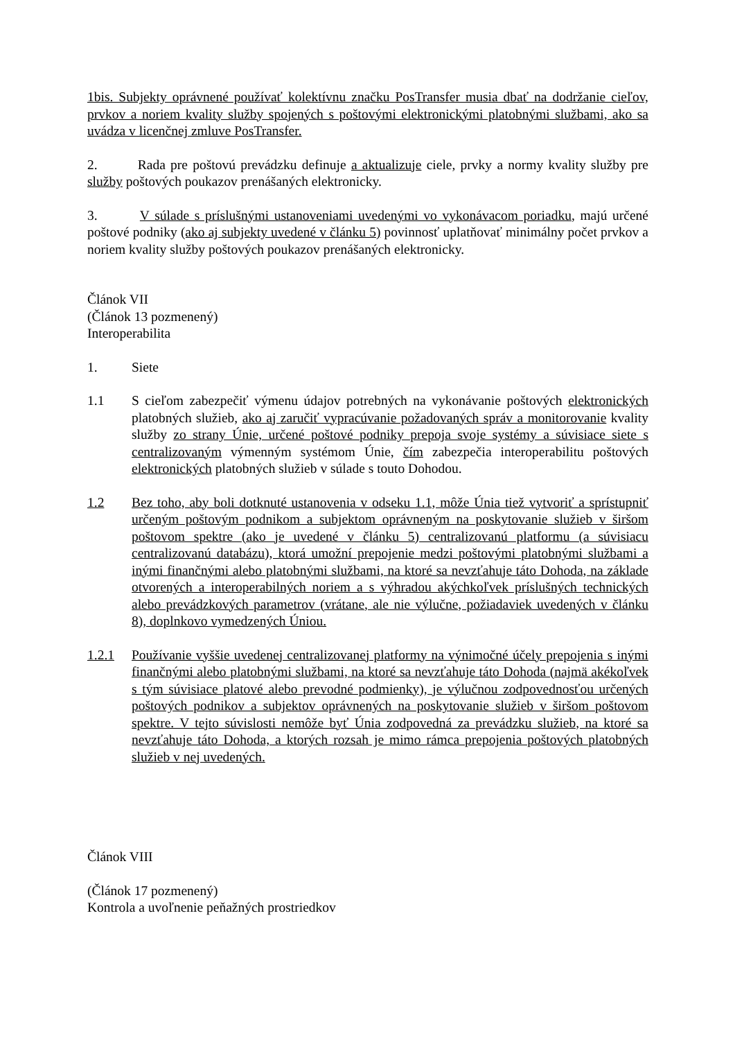1bis. Subjekty oprávnené používať kolektívnu značku PosTransfer musia dbať na dodržanie cieľov, prvkov a noriem kvality služby spojených s poštovými elektronickými platobnými službami, ako sa uvádza v licenčnej zmluve PosTransfer.
2. Rada pre poštovú prevádzku definuje a aktualizuje ciele, prvky a normy kvality služby pre služby poštových poukazov prenášaných elektronicky.
3. V súlade s príslušnými ustanoveniami uvedenými vo vykonávacom poriadku, majú určené poštové podniky (ako aj subjekty uvedené v článku 5) povinnosť uplatňovať minimálny počet prvkov a noriem kvality služby poštových poukazov prenášaných elektronicky.
Článok VII
(Článok 13 pozmenený)
Interoperabilita
1. Siete
1.1 S cieľom zabezpečiť výmenu údajov potrebných na vykonávanie poštových elektronických platobných služieb, ako aj zaručiť vypracúvanie požadovaných správ a monitorovanie kvality služby zo strany Únie, určené poštové podniky prepoja svoje systémy a súvisiace siete s centralizovaným výmenným systémom Únie, čím zabezpečia interoperabilitu poštových elektronických platobných služieb v súlade s touto Dohodou.
1.2 Bez toho, aby boli dotknuté ustanovenia v odseku 1.1, môže Únia tiež vytvoriť a sprístupniť určeným poštovým podnikom a subjektom oprávneným na poskytovanie služieb v širšom poštovom spektre (ako je uvedené v článku 5) centralizovanú platformu (a súvisiacu centralizovanú databázu), ktorá umožní prepojenie medzi poštovými platobnými službami a inými finančnými alebo platobnými službami, na ktoré sa nevzťahuje táto Dohoda, na základe otvorených a interoperabilných noriem a s výhradou akýchkoľvek príslušných technických alebo prevádzkových parametrov (vrátane, ale nie výlučne, požiadaviek uvedených v článku 8), doplnkovo vymedzených Úniou.
1.2.1 Používanie vyššie uvedenej centralizovanej platformy na výnimočné účely prepojenia s inými finančnými alebo platobnými službami, na ktoré sa nevzťahuje táto Dohoda (najmä akékoľvek s tým súvisiace platové alebo prevodné podmienky), je výlučnou zodpovednosťou určených poštových podnikov a subjektov oprávnených na poskytovanie služieb v širšom poštovom spektre. V tejto súvislosti nemôže byť Únia zodpovedná za prevádzku služieb, na ktoré sa nevzťahuje táto Dohoda, a ktorých rozsah je mimo rámca prepojenia poštových platobných služieb v nej uvedených.
Článok VIII
(Článok 17 pozmenený)
Kontrola a uvoľnenie peňažných prostriedkov